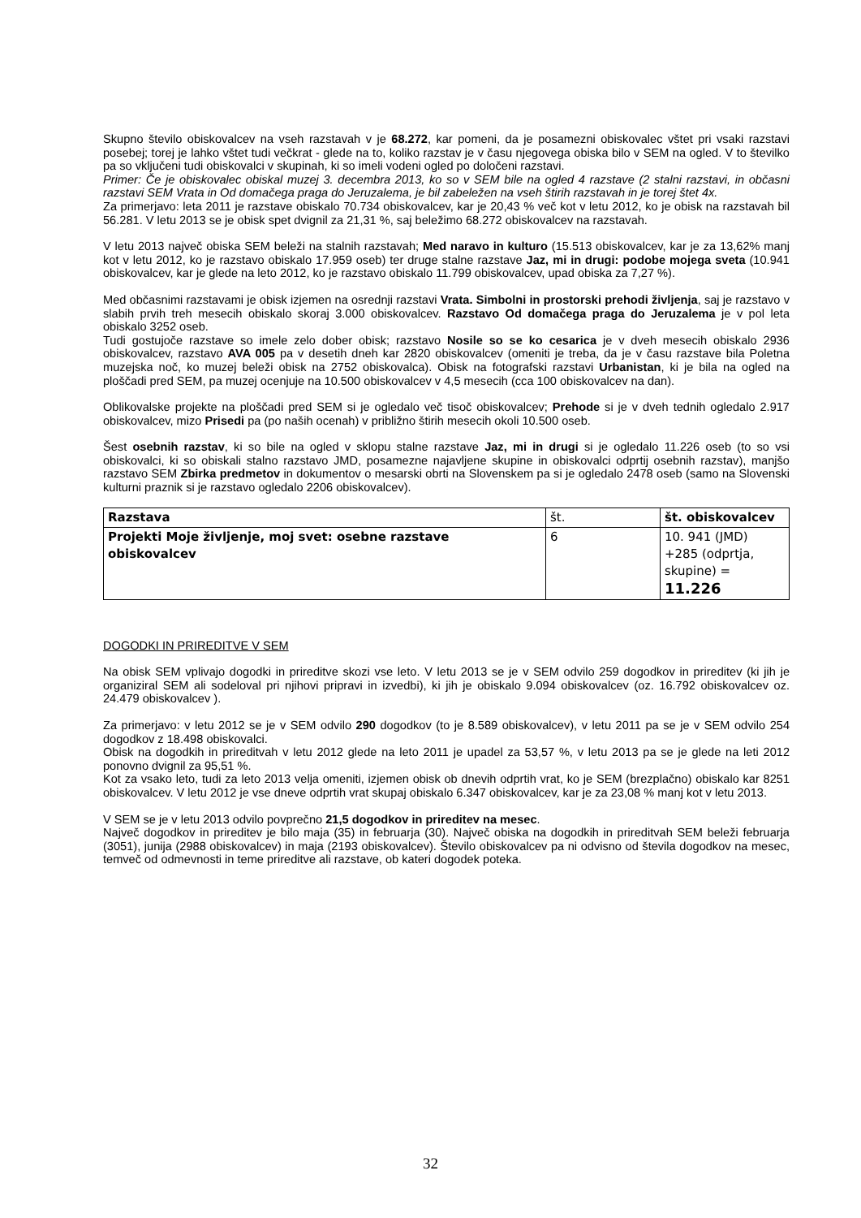Skupno število obiskovalcev na vseh razstavah v je 68.272, kar pomeni, da je posamezni obiskovalec vštet pri vsaki razstavi posebej; torej je lahko vštet tudi večkrat - glede na to, koliko razstav je v času njegovega obiska bilo v SEM na ogled. V to številko pa so vključeni tudi obiskovalci v skupinah, ki so imeli vodeni ogled po določeni razstavi.
Primer: Če je obiskovalec obiskal muzej 3. decembra 2013, ko so v SEM bile na ogled 4 razstave (2 stalni razstavi, in občasni razstavi SEM Vrata in Od domačega praga do Jeruzalema, je bil zabeležen na vseh štirih razstavah in je torej štet 4x.
Za primerjavo: leta 2011 je razstave obiskalo 70.734 obiskovalcev, kar je 20,43 % več kot v letu 2012, ko je obisk na razstavah bil 56.281. V letu 2013 se je obisk spet dvignil za 21,31 %, saj beležimo 68.272 obiskovalcev na razstavah.
V letu 2013 največ obiska SEM beleži na stalnih razstavah; Med naravo in kulturo (15.513 obiskovalcev, kar je za 13,62% manj kot v letu 2012, ko je razstavo obiskalo 17.959 oseb) ter druge stalne razstave Jaz, mi in drugi: podobe mojega sveta (10.941 obiskovalcev, kar je glede na leto 2012, ko je razstavo obiskalo 11.799 obiskovalcev, upad obiska za 7,27 %).
Med občasnimi razstavami je obisk izjemen na osrednji razstavi Vrata. Simbolni in prostorski prehodi življenja, saj je razstavo v slabih prvih treh mesecih obiskalo skoraj 3.000 obiskovalcev. Razstavo Od domačega praga do Jeruzalema je v pol leta obiskalo 3252 oseb.
Tudi gostujoče razstave so imele zelo dober obisk; razstavo Nosile so se ko cesarica je v dveh mesecih obiskalo 2936 obiskovalcev, razstavo AVA 005 pa v desetih dneh kar 2820 obiskovalcev (omeniti je treba, da je v času razstave bila Poletna muzejska noč, ko muzej beleži obisk na 2752 obiskovalca). Obisk na fotografski razstavi Urbanistan, ki je bila na ogled na ploščadi pred SEM, pa muzej ocenjuje na 10.500 obiskovalcev v 4,5 mesecih (cca 100 obiskovalcev na dan).
Oblikovalske projekte na ploščadi pred SEM si je ogledalo več tisoč obiskovalcev; Prehode si je v dveh tednih ogledalo 2.917 obiskovalcev, mizo Prisedi pa (po naših ocenah) v približno štirih mesecih okoli 10.500 oseb.
Šest osebnih razstav, ki so bile na ogled v sklopu stalne razstave Jaz, mi in drugi si je ogledalo 11.226 oseb (to so vsi obiskovalci, ki so obiskali stalno razstavo JMD, posamezne najavljene skupine in obiskovalci odprtij osebnih razstav), manjšo razstavo SEM Zbirka predmetov in dokumentov o mesarski obrti na Slovenskem pa si je ogledalo 2478 oseb (samo na Slovenski kulturni praznik si je razstavo ogledalo 2206 obiskovalcev).
| Razstava | št. | št. obiskovalcev |
| --- | --- | --- |
| Projekti Moje življenje, moj svet: osebne razstave obiskovalcev | 6 | 10. 941 (JMD) +285 (odprtja, skupine) = 11.226 |
DOGODKI IN PRIREDITVE V SEM
Na obisk SEM vplivajo dogodki in prireditve skozi vse leto. V letu 2013 se je v SEM odvilo 259 dogodkov in prireditev (ki jih je organiziral SEM ali sodeloval pri njihovi pripravi in izvedbi), ki jih je obiskalo 9.094 obiskovalcev (oz. 16.792 obiskovalcev oz. 24.479 obiskovalcev ).
Za primerjavo: v letu 2012 se je v SEM odvilo 290 dogodkov (to je 8.589 obiskovalcev), v letu 2011 pa se je v SEM odvilo 254 dogodkov z 18.498 obiskovalci.
Obisk na dogodkih in prireditvah v letu 2012 glede na leto 2011 je upadel za 53,57 %, v letu 2013 pa se je glede na leti 2012 ponovno dvignil za 95,51 %.
Kot za vsako leto, tudi za leto 2013 velja omeniti, izjemen obisk ob dnevih odprtih vrat, ko je SEM (brezplačno) obiskalo kar 8251 obiskovalcev. V letu 2012 je vse dneve odprtih vrat skupaj obiskalo 6.347 obiskovalcev, kar je za 23,08 % manj kot v letu 2013.
V SEM se je v letu 2013 odvilo povprečno 21,5 dogodkov in prireditev na mesec.
Največ dogodkov in prireditev je bilo maja (35) in februarja (30). Največ obiska na dogodkih in prireditvah SEM beleži februarja (3051), junija (2988 obiskovalcev) in maja (2193 obiskovalcev). Število obiskovalcev pa ni odvisno od števila dogodkov na mesec, temveč od odmevnosti in teme prireditve ali razstave, ob kateri dogodek poteka.
32